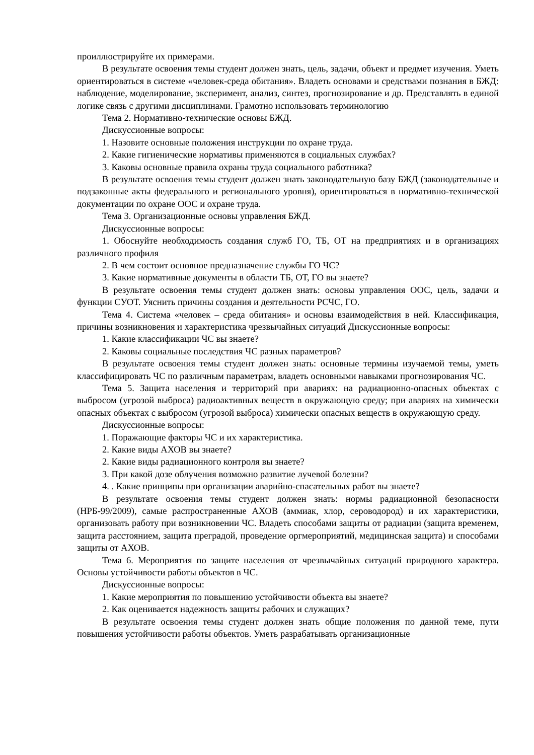проиллюстрируйте их примерами.
В результате освоения темы студент должен знать, цель, задачи, объект и предмет изучения. Уметь ориентироваться в системе «человек-среда обитания». Владеть основами и средствами познания в БЖД: наблюдение, моделирование, эксперимент, анализ, синтез, прогнозирование и др. Представлять в единой логике связь с другими дисциплинами. Грамотно использовать терминологию
Тема 2. Нормативно-технические основы БЖД.
Дискуссионные вопросы:
1. Назовите основные положения инструкции по охране труда.
2. Какие гигиенические нормативы применяются в социальных службах?
3. Каковы основные правила охраны труда социального работника?
В результате освоения темы студент должен знать законодательную базу БЖД (законодательные и подзаконные акты федерального и регионального уровня), ориентироваться в нормативно-технической документации по охране ООС и охране труда.
Тема 3. Организационные основы управления БЖД.
Дискуссионные вопросы:
1. Обоснуйте необходимость создания служб ГО, ТБ, ОТ на предприятиях и в организациях различного профиля
2. В чем состоит основное предназначение службы ГО ЧС?
3. Какие нормативные документы в области ТБ, ОТ, ГО вы знаете?
В результате освоения темы студент должен знать: основы управления ООС, цель, задачи и функции СУОТ. Уяснить причины создания и деятельности РСЧС, ГО.
Тема 4. Система «человек – среда обитания» и основы взаимодействия в ней. Классификация, причины возникновения и характеристика чрезвычайных ситуаций Дискуссионные вопросы:
1. Какие классификации ЧС вы знаете?
2. Каковы социальные последствия ЧС разных параметров?
В результате освоения темы студент должен знать: основные термины изучаемой темы, уметь классифицировать ЧС по различным параметрам, владеть основными навыками прогнозирования ЧС.
Тема 5. Защита населения и территорий при авариях: на радиационно-опасных объектах с выбросом (угрозой выброса) радиоактивных веществ в окружающую среду; при авариях на химически опасных объектах с выбросом (угрозой выброса) химически опасных веществ в окружающую среду.
Дискуссионные вопросы:
1. Поражающие факторы ЧС и их характеристика.
2. Какие виды АХОВ вы знаете?
2. Какие виды радиационного контроля вы знаете?
3. При какой дозе облучения возможно развитие лучевой болезни?
4. . Какие принципы при организации аварийно-спасательных работ вы знаете?
В результате освоения темы студент должен знать: нормы радиационной безопасности (НРБ-99/2009), самые распространенные АХОВ (аммиак, хлор, сероводород) и их характеристики, организовать работу при возникновении ЧС. Владеть способами защиты от радиации (защита временем, защита расстоянием, защита преградой, проведение оргмероприятий, медицинская защита) и способами защиты от АХОВ.
Тема 6. Мероприятия по защите населения от чрезвычайных ситуаций природного характера. Основы устойчивости работы объектов в ЧС.
Дискуссионные вопросы:
1. Какие мероприятия по повышению устойчивости объекта вы знаете?
2. Как оценивается надежность защиты рабочих и служащих?
В результате освоения темы студент должен знать общие положения по данной теме, пути повышения устойчивости работы объектов. Уметь разрабатывать организационные